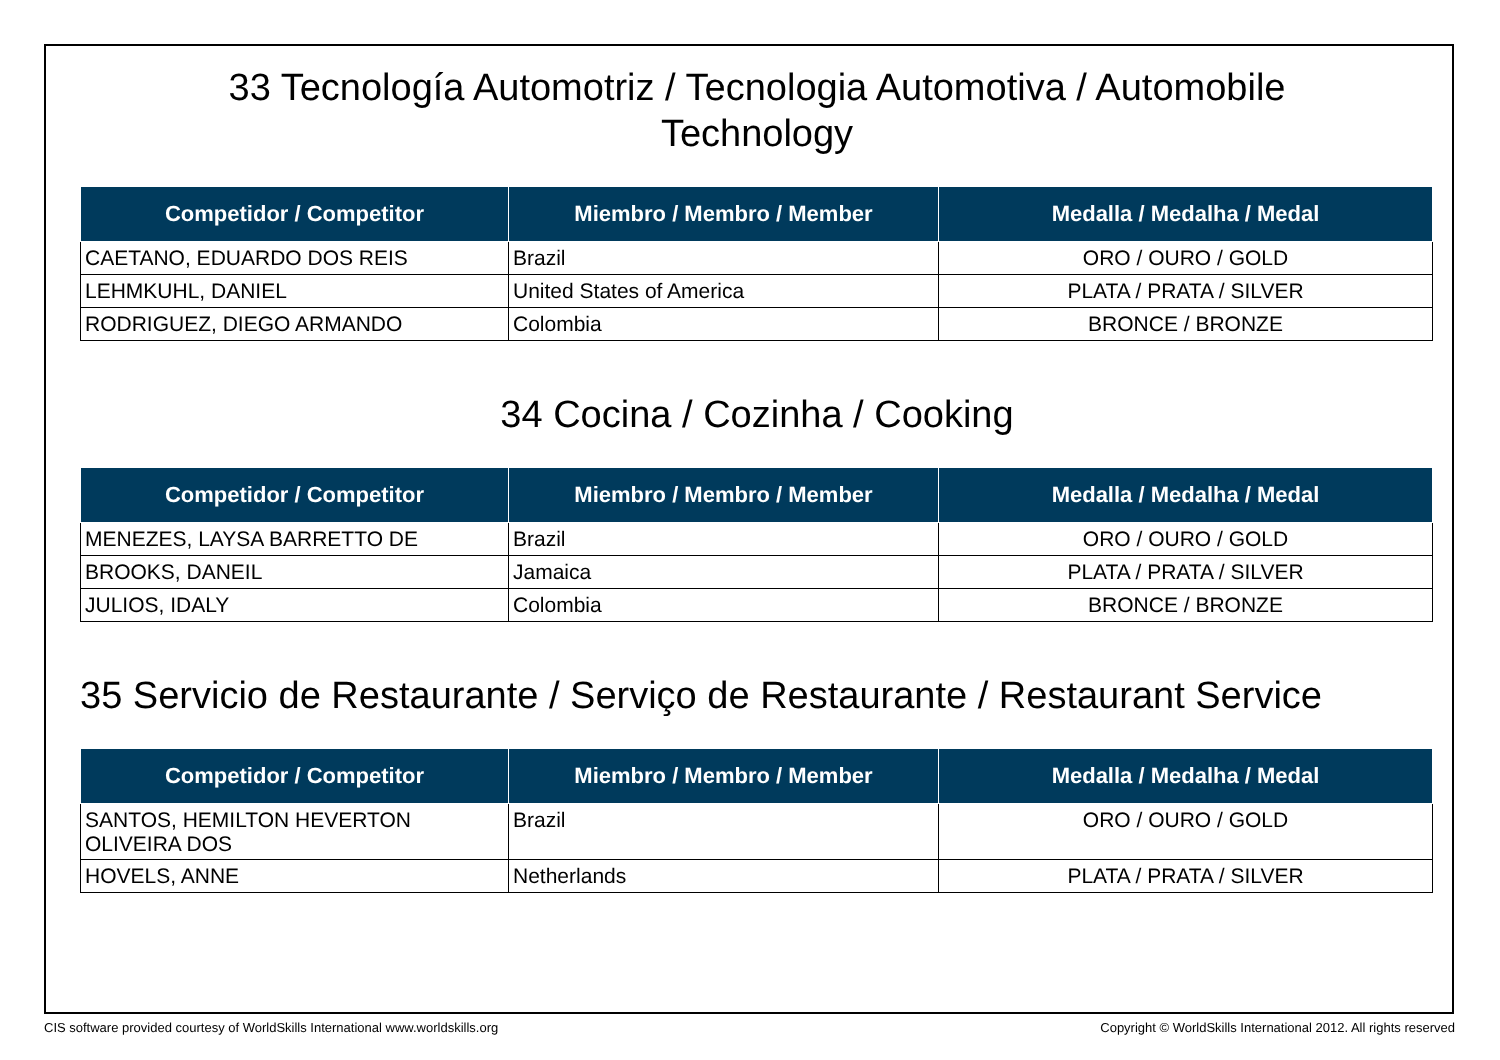33 Tecnología Automotriz / Tecnologia Automotiva / Automobile
Technology
| Competidor / Competitor | Miembro / Membro / Member | Medalla / Medalha / Medal |
| --- | --- | --- |
| CAETANO, EDUARDO DOS REIS | Brazil | ORO / OURO / GOLD |
| LEHMKUHL, DANIEL | United States of America | PLATA / PRATA / SILVER |
| RODRIGUEZ, DIEGO ARMANDO | Colombia | BRONCE / BRONZE |
34 Cocina / Cozinha / Cooking
| Competidor / Competitor | Miembro / Membro / Member | Medalla / Medalha / Medal |
| --- | --- | --- |
| MENEZES, LAYSA BARRETTO DE | Brazil | ORO / OURO / GOLD |
| BROOKS, DANEIL | Jamaica | PLATA / PRATA / SILVER |
| JULIOS, IDALY | Colombia | BRONCE / BRONZE |
35 Servicio de Restaurante / Serviço de Restaurante / Restaurant Service
| Competidor / Competitor | Miembro / Membro / Member | Medalla / Medalha / Medal |
| --- | --- | --- |
| SANTOS, HEMILTON HEVERTON OLIVEIRA DOS | Brazil | ORO / OURO / GOLD |
| HOVELS, ANNE | Netherlands | PLATA / PRATA / SILVER |
CIS software provided courtesy of WorldSkills International www.worldskills.org Copyright © WorldSkills International 2012. All rights reserved